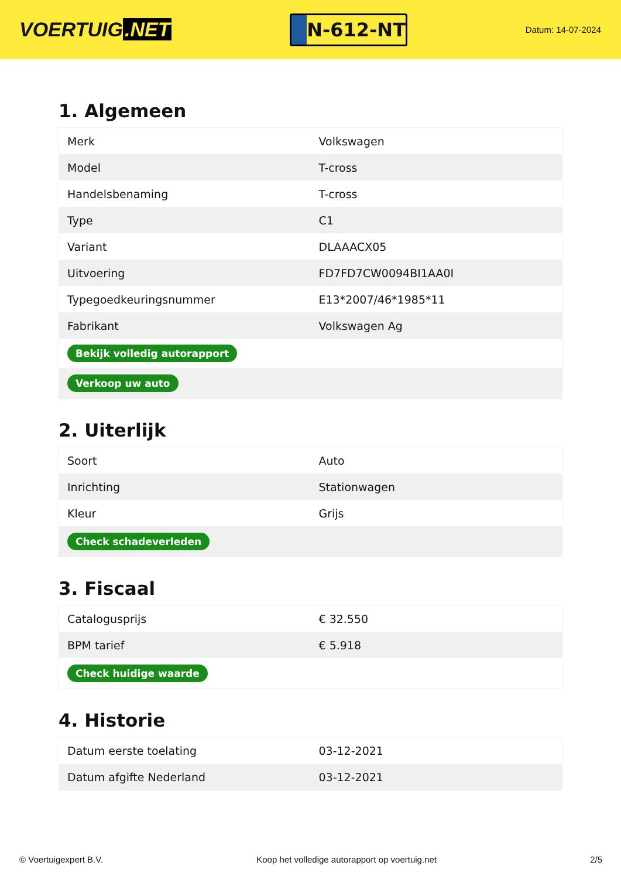VOERTUIG.NET
N-612-NT
Datum: 14-07-2024
1. Algemeen
| Merk | Volkswagen |
| Model | T-cross |
| Handelsbenaming | T-cross |
| Type | C1 |
| Variant | DLAAACX05 |
| Uitvoering | FD7FD7CW0094BI1AA0I |
| Typegoedkeuringsnummer | E13*2007/46*1985*11 |
| Fabrikant | Volkswagen Ag |
| Bekijk volledig autorapport | |
| Verkoop uw auto | |
2. Uiterlijk
| Soort | Auto |
| Inrichting | Stationwagen |
| Kleur | Grijs |
| Check schadeverleden | |
3. Fiscaal
| Catalogusprijs | € 32.550 |
| BPM tarief | € 5.918 |
| Check huidige waarde | |
4. Historie
| Datum eerste toelating | 03-12-2021 |
| Datum afgifte Nederland | 03-12-2021 |
© Voertuigexpert B.V. Koop het volledige autorapport op voertuig.net 2/5